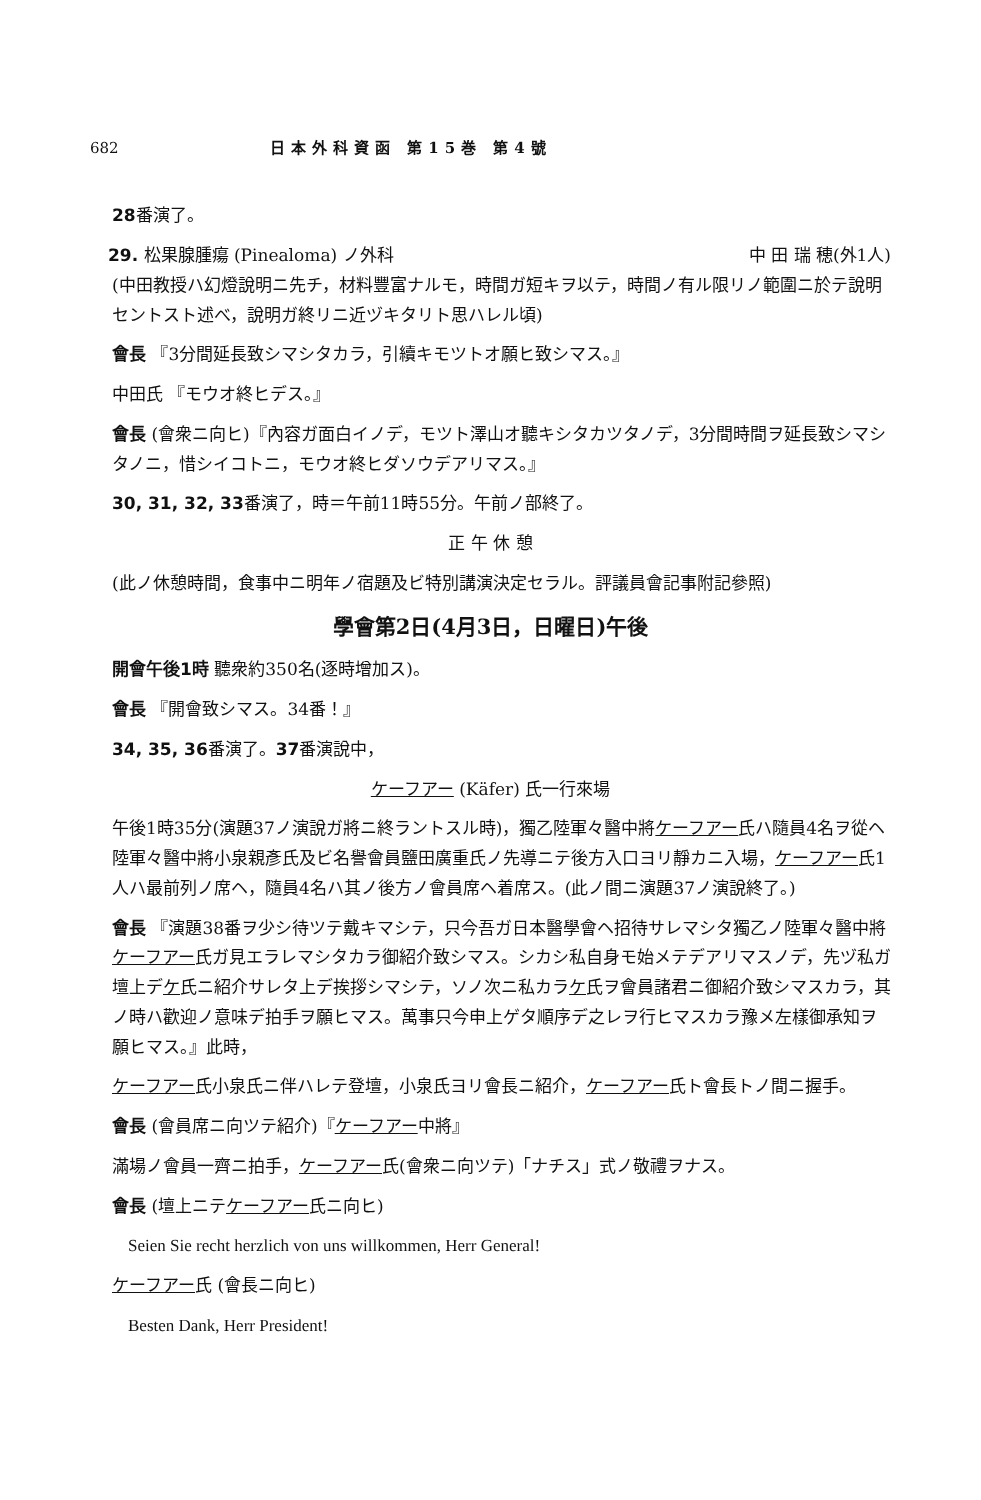682 日本外科資函 第15巻 第4號
28番演了。
29. 松果腺腫瘍 (Pinealoma) ノ外科 中 田 瑞 穂(外1人)
(中田教授ハ幻燈說明ニ先チ，材料豐富ナルモ，時間ガ短キヲ以テ，時間ノ有ル限リノ範圍ニ於テ說明セントスト述べ，說明ガ終リニ近ヅキタリト思ハレル頃)
會長 『3分間延長致シマシタカラ，引續キモツトオ願ヒ致シマス。』
中田氏 『モウオ終ヒデス。』
會長 (會衆ニ向ヒ)『內容ガ面白イノデ，モツト澤山オ聽キシタカツタノデ，3分間時間ヲ延長致シマシタノニ，惜シイコトニ，モウオ終ヒダソウデアリマス。』
30, 31, 32, 33番演了，時＝午前11時55分。午前ノ部終了。
正 午 休 憩
(此ノ休憩時間，食事中ニ明年ノ宿題及ビ特別講演決定セラル。評議員會記事附記參照)
學會第2日(4月3日，日曜日)午後
開會午後1時 聽衆約350名(逐時增加ス)。
會長 『開會致シマス。34番！』
34, 35, 36番演了。37番演說中，
ケーフアー (Käfer) 氏一行來場
午後1時35分(演題37ノ演說ガ將ニ終ラントスル時)，獨乙陸軍々醫中將ケーフアー氏ハ隨員4名ヲ從ヘ陸軍々醫中將小泉親彥氏及ビ名譽會員鹽田廣重氏ノ先導ニテ後方入口ヨリ靜カニ入場，ケーフアー氏1人ハ最前列ノ席ヘ，隨員4名ハ其ノ後方ノ會員席ヘ着席ス。(此ノ間ニ演題37ノ演說終了。)
會長 『演題38番ヲ少シ待ツテ戴キマシテ，只今吾ガ日本醫學會ヘ招待サレマシタ獨乙ノ陸軍々醫中將ケーフアー氏ガ見エラレマシタカラ御紹介致シマス。シカシ私自身モ始メテデアリマスノデ，先ヅ私ガ壇上デケ氏ニ紹介サレタ上デ挨拶シマシテ，ソノ次ニ私カラケ氏ヲ會員諸君ニ御紹介致シマスカラ，其ノ時ハ歡迎ノ意味デ拍手ヲ願ヒマス。萬事只今申上ゲタ順序デ之レヲ行ヒマスカラ豫メ左樣御承知ヲ願ヒマス。』此時，
ケーフアー氏小泉氏ニ伴ハレテ登壇，小泉氏ヨリ會長ニ紹介，ケーフアー氏ト會長トノ間ニ握手。
會長 (會員席ニ向ツテ紹介)『ケーフアー中將』
滿場ノ會員一齊ニ拍手，ケーフアー氏(會衆ニ向ツテ)「ナチス」式ノ敬禮ヲナス。
會長 (壇上ニテケーフアー氏ニ向ヒ)
Seien Sie recht herzlich von uns willkommen, Herr General!
ケーフアー氏 (會長ニ向ヒ)
Besten Dank, Herr President!